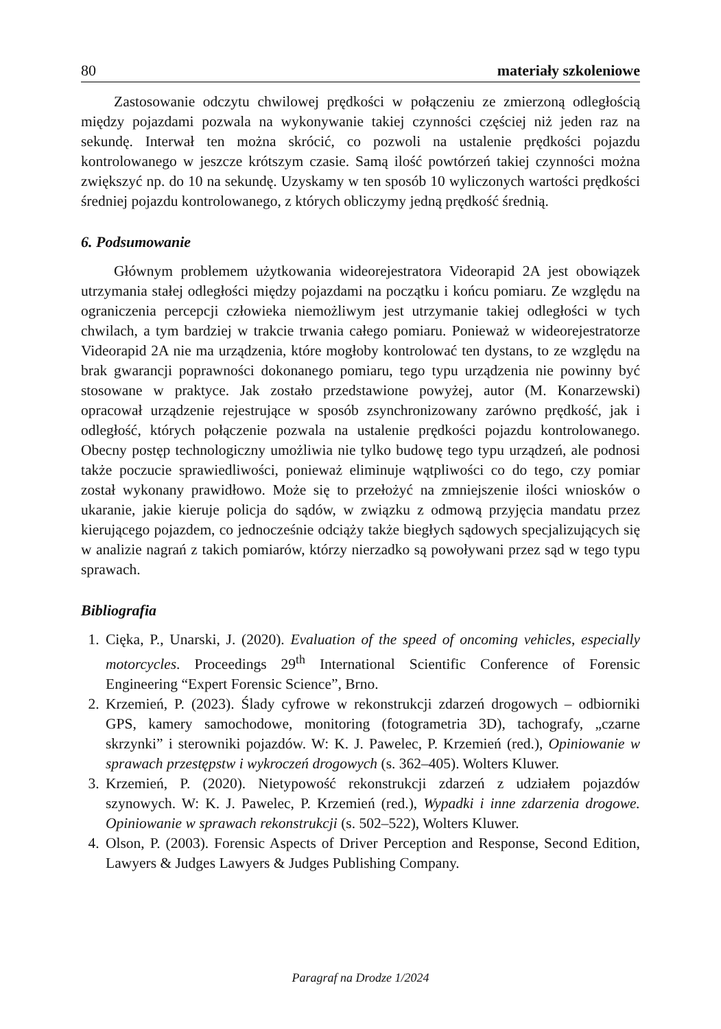80 materiały szkoleniowe
Zastosowanie odczytu chwilowej prędkości w połączeniu ze zmierzoną odległością między pojazdami pozwala na wykonywanie takiej czynności częściej niż jeden raz na sekundę. Interwał ten można skrócić, co pozwoli na ustalenie prędkości pojazdu kontrolowanego w jeszcze krótszym czasie. Samą ilość powtórzeń takiej czynności można zwiększyć np. do 10 na sekundę. Uzyskamy w ten sposób 10 wyliczonych wartości prędkości średniej pojazdu kontrolowanego, z których obliczymy jedną prędkość średnią.
6. Podsumowanie
Głównym problemem użytkowania wideorejestratora Videorapid 2A jest obowiązek utrzymania stałej odległości między pojazdami na początku i końcu pomiaru. Ze względu na ograniczenia percepcji człowieka niemożliwym jest utrzymanie takiej odległości w tych chwilach, a tym bardziej w trakcie trwania całego pomiaru. Ponieważ w wideorejestratorze Videorapid 2A nie ma urządzenia, które mogłoby kontrolować ten dystans, to ze względu na brak gwarancji poprawności dokonanego pomiaru, tego typu urządzenia nie powinny być stosowane w praktyce. Jak zostało przedstawione powyżej, autor (M. Konarzewski) opracował urządzenie rejestrujące w sposób zsynchronizowany zarówno prędkość, jak i odległość, których połączenie pozwala na ustalenie prędkości pojazdu kontrolowanego. Obecny postęp technologiczny umożliwia nie tylko budowę tego typu urządzeń, ale podnosi także poczucie sprawiedliwości, ponieważ eliminuje wątpliwości co do tego, czy pomiar został wykonany prawidłowo. Może się to przełożyć na zmniejszenie ilości wniosków o ukaranie, jakie kieruje policja do sądów, w związku z odmową przyjęcia mandatu przez kierującego pojazdem, co jednocześnie odciąży także biegłych sądowych specjalizujących się w analizie nagrań z takich pomiarów, którzy nierzadko są powoływani przez sąd w tego typu sprawach.
Bibliografia
1. Cięka, P., Unarski, J. (2020). Evaluation of the speed of oncoming vehicles, especially motorcycles. Proceedings 29<sup>th</sup> International Scientific Conference of Forensic Engineering “Expert Forensic Science”, Brno.
2. Krzemień, P. (2023). Ślady cyfrowe w rekonstrukcji zdarzeń drogowych – odbiorniki GPS, kamery samochodowe, monitoring (fotogrametria 3D), tachografy, „czarne skrzynki” i sterowniki pojazdów. W: K. J. Pawelec, P. Krzemień (red.), Opiniowanie w sprawach przestępstw i wykroczeń drogowych (s. 362–405). Wolters Kluwer.
3. Krzemień, P. (2020). Nietypowość rekonstrukcji zdarzeń z udziałem pojazdów szynowych. W: K. J. Pawelec, P. Krzemień (red.), Wypadki i inne zdarzenia drogowe. Opiniowanie w sprawach rekonstrukcji (s. 502–522), Wolters Kluwer.
4. Olson, P. (2003). Forensic Aspects of Driver Perception and Response, Second Edition, Lawyers & Judges Lawyers & Judges Publishing Company.
Paragraf na Drodze 1/2024